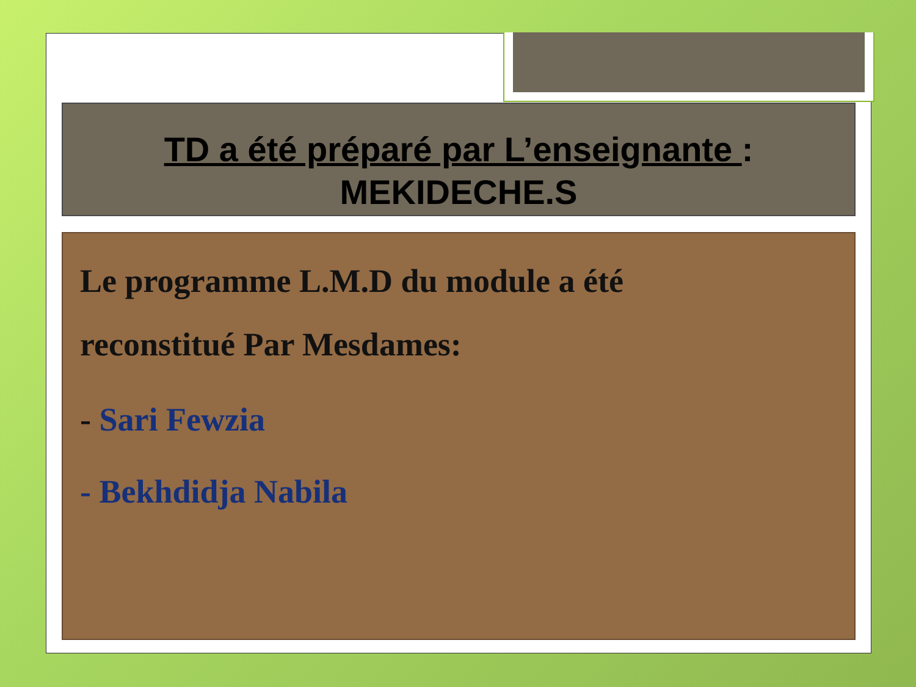TD a été préparé par L’enseignante :
MEKIDECHE.S
Le programme L.M.D du module a été
reconstitué Par Mesdames:
- Sari Fewzia
- Bekhdidja Nabila